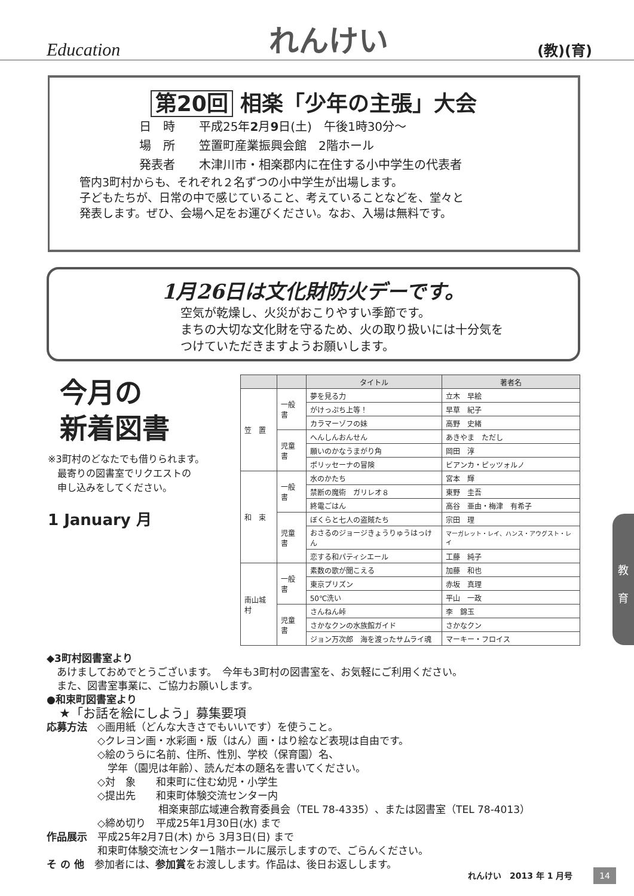Education
れんけい
(教)(育)
第20回 相楽「少年の主張」大会
日　時　　平成25年2月9日(土)　午後1時30分～
場　所　　笠置町産業振興会館　2階ホール
発表者　　木津川市・相楽郡内に在住する小中学生の代表者
管内3町村からも、それぞれ２名ずつの小中学生が出場します。
子どもたちが、日常の中で感じていること、考えていることなどを、堂々と
発表します。ぜひ、会場へ足をお運びください。なお、入場は無料です。
1月26日は文化財防火デーです。
空気が乾燥し、火災がおこりやすい季節です。
まちの大切な文化財を守るため、火の取り扱いには十分気を
つけていただきますようお願いします。
今月の
新着図書
※3町村のどなたでも借りられます。
　最寄りの図書室でリクエストの
　申し込みをしてください。
1 January 月
| | | タイトル | 著者名 |
| --- | --- | --- | --- |
| 笠 置 | 一般書 | 夢を見る力 | 立木 早絵 |
| | | がけっぷち上等！ | 早草 紀子 |
| | | カラマーゾフの妹 | 高野 史緒 |
| | 児童書 | へんしんおんせん | あきやま ただし |
| | | 願いのかなうまがり角 | 岡田 淳 |
| | | ポリッセーナの冒険 | ビアンカ・ピッツォルノ |
| 和 束 | 一般書 | 水のかたち | 宮本 輝 |
| | | 禁断の魔術 ガリレオ８ | 東野 圭吾 |
| | | 終電ごはん | 高谷 亜由・梅津 有希子 |
| | 児童書 | ぼくらと七人の盗賊たち | 宗田 理 |
| | | おさるのジョージきょうりゅうはっけん | マーガレット・レイ、ハンス・アウグスト・レイ |
| | | 恋する和パティシエール | 工藤 純子 |
| 南山城村 | 一般書 | 素数の歌が聞こえる | 加藤 和也 |
| | | 東京プリズン | 赤坂 真理 |
| | | 50℃洗い | 平山 一政 |
| | 児童書 | さんねん峠 | 李 錦玉 |
| | | さかなクンの水族館ガイド | さかなクン |
| | | ジョン万次郎 海を渡ったサムライ魂 | マーキー・フロイス |
◆3町村図書室より
　あけましておめでとうございます。　今年も3町村の図書室を、お気軽にご利用ください。
　また、図書室事業に、ご協力お願いします。
●和束町図書室より
　★「お話を絵にしよう」募集要項
応募方法　◇画用紙（どんな大きさでもいいです）を使うこと。
　　　　　◇クレヨン画・水彩画・版（はん）画・はり絵など表現は自由です。
　　　　　◇絵のうらに名前、住所、性別、学校（保育園）名、
　　　　　　学年（園児は年齢）、読んだ本の題名を書いてください。
　　　　　◇対　象　　和束町に住む幼児・小学生
　　　　　◇提出先　　和束町体験交流センター内
　　　　　　　　　　　相楽東部広域連合教育委員会（TEL 78-4335）、または図書室（TEL 78-4013）
　　　　　◇締め切り　平成25年1月30日(水) まで
作品展示　平成25年2月7日(木) から 3月3日(日) まで
　　　　　和束町体験交流センター1階ホールに展示しますので、ごらんください。
そ の 他　参加者には、参加賞をお渡しします。作品は、後日お返しします。
教
育
れんけい　2013 年 1 月号 14